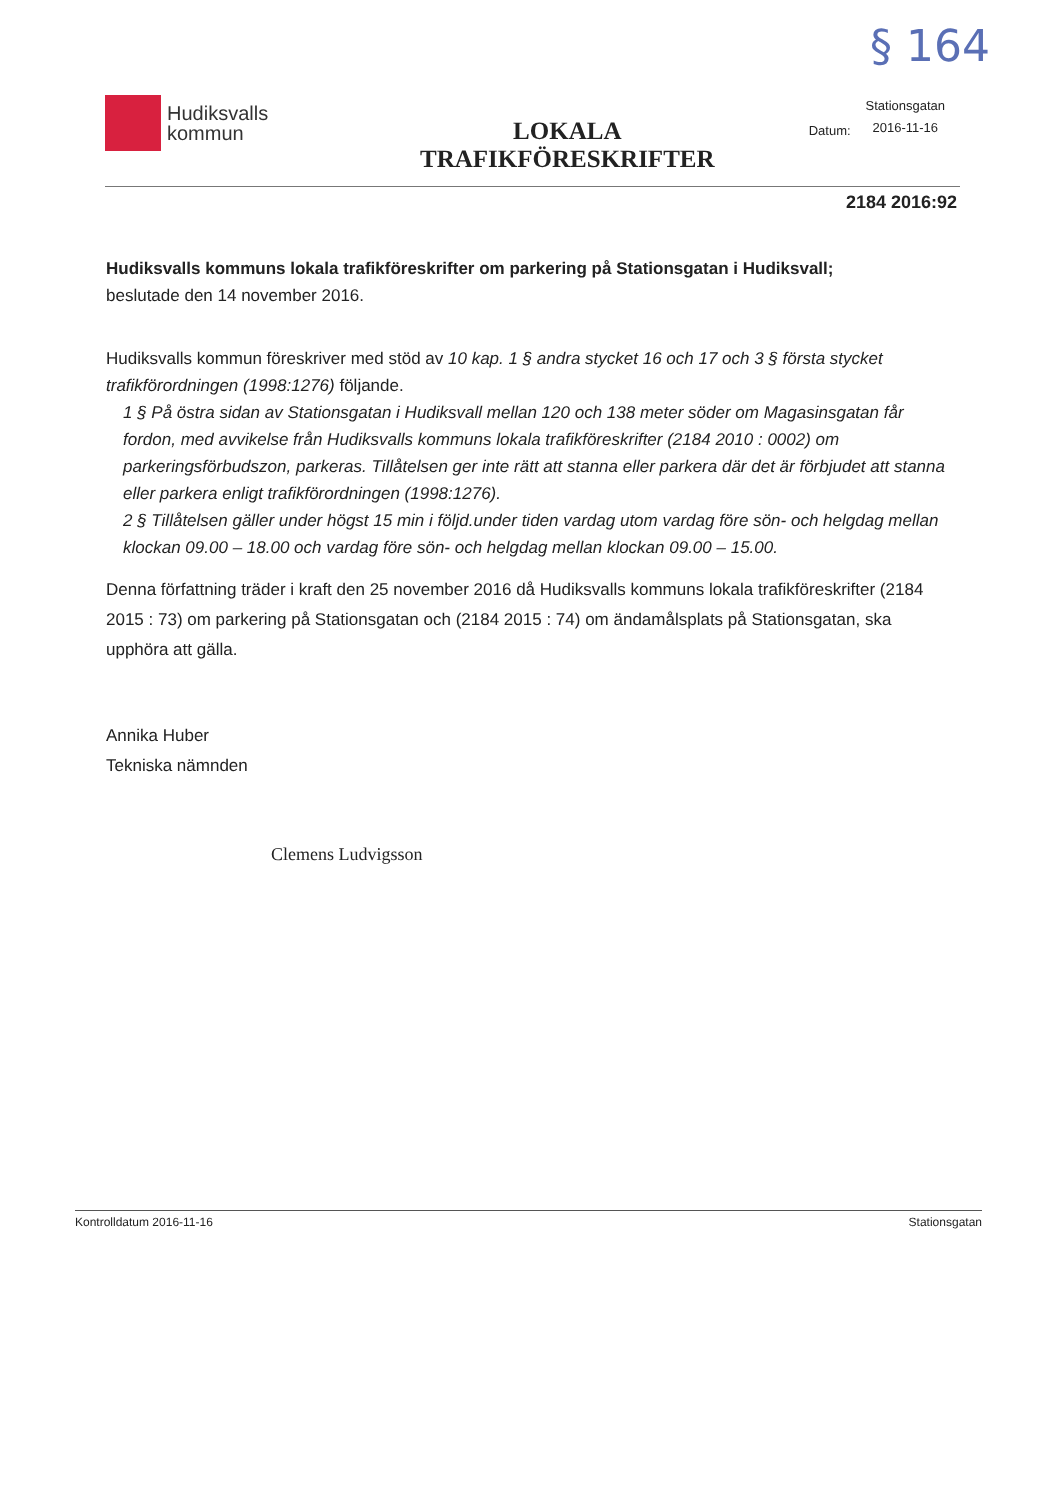§ 164
Hudiksvalls
kommun
LOKALA
TRAFIKFÖRESKRIFTER
Datum:
Stationsgatan
2016-11-16
2184 2016:92
Hudiksvalls kommuns lokala trafikföreskrifter om parkering på Stationsgatan i Hudiksvall;
beslutade den 14 november 2016.
Hudiksvalls kommun föreskriver med stöd av 10 kap. 1 § andra stycket 16 och 17 och 3 § första stycket trafikförordningen (1998:1276) följande.
1 § På östra sidan av Stationsgatan i Hudiksvall mellan 120 och 138 meter söder om Magasinsgatan får fordon, med avvikelse från Hudiksvalls kommuns lokala trafikföreskrifter (2184 2010 : 0002) om parkeringsförbudszon, parkeras. Tillåtelsen ger inte rätt att stanna eller parkera där det är förbjudet att stanna eller parkera enligt trafikförordningen (1998:1276).
2 § Tillåtelsen gäller under högst 15 min i följd.under tiden vardag utom vardag före sön- och helgdag mellan klockan 09.00 – 18.00 och vardag före sön- och helgdag mellan klockan 09.00 – 15.00.
Denna författning träder i kraft den 25 november 2016 då Hudiksvalls kommuns lokala trafikföreskrifter (2184 2015 : 73) om parkering på Stationsgatan och (2184 2015 : 74) om ändamålsplats på Stationsgatan, ska upphöra att gälla.
Annika Huber
Tekniska nämnden
Clemens Ludvigsson
Kontrolldatum 2016-11-16 Stationsgatan